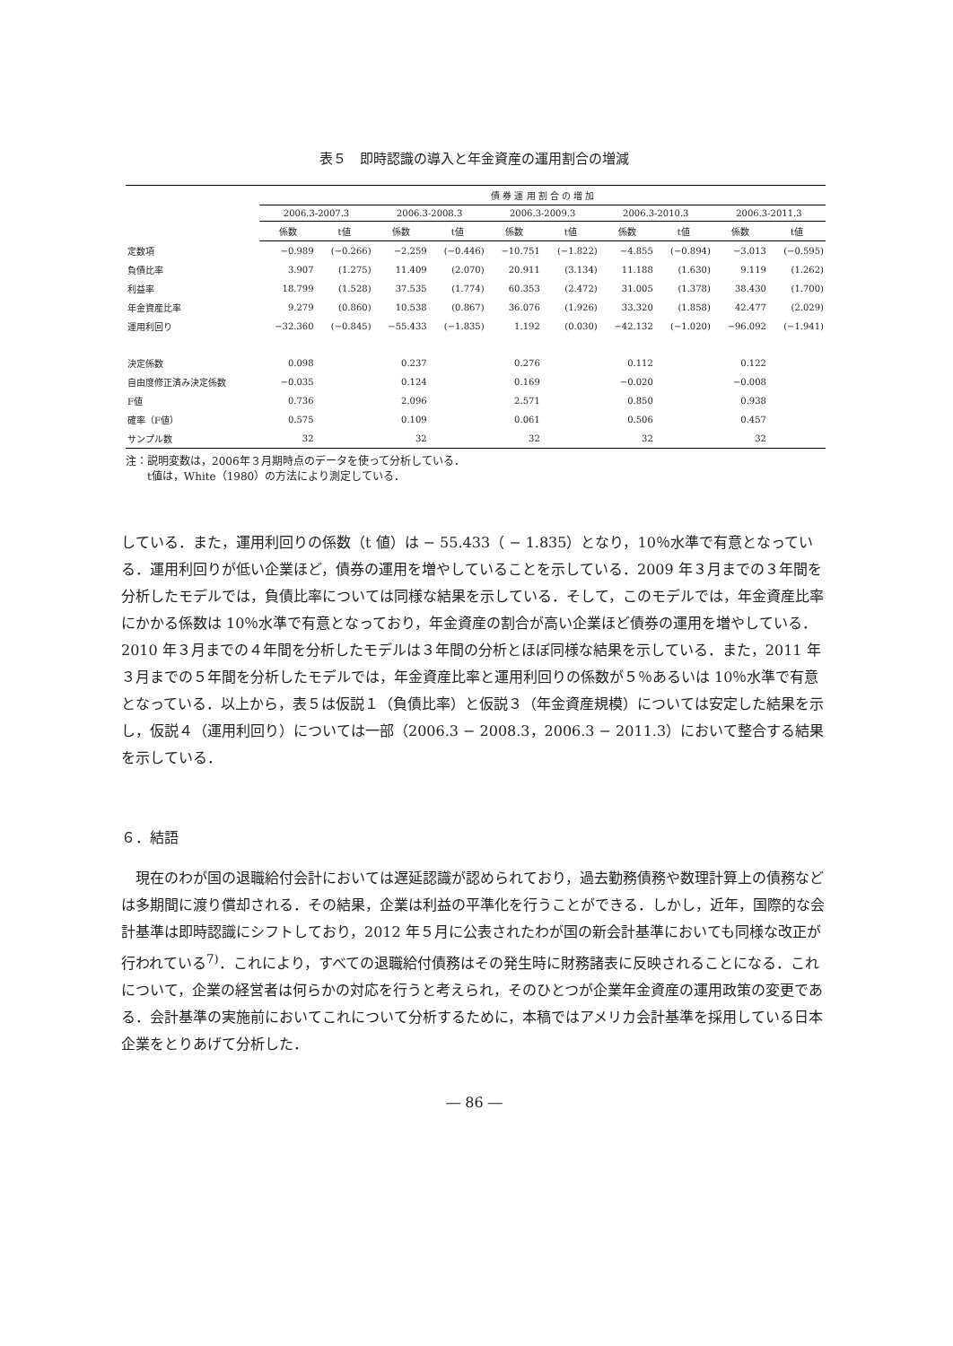表５　即時認識の導入と年金資産の運用割合の増減
| | 債 券 運 用 割 合 の 増 加 | | | | | | | | | |
| --- | --- | --- | --- | --- | --- | --- | --- | --- | --- | --- |
| | 2006.3-2007.3 | | 2006.3-2008.3 | | 2006.3-2009.3 | | 2006.3-2010.3 | | 2006.3-2011.3 | |
| | 係数 | t値 | 係数 | t値 | 係数 | t値 | 係数 | t値 | 係数 | t値 |
| 定数項 | −0.989 | (−0.266) | −2.259 | (−0.446) | −10.751 | (−1.822) | −4.855 | (−0.894) | −3.013 | (−0.595) |
| 負債比率 | 3.907 | (1.275) | 11.409 | (2.070) | 20.911 | (3.134) | 11.188 | (1.630) | 9.119 | (1.262) |
| 利益率 | 18.799 | (1.528) | 37.535 | (1.774) | 60.353 | (2.472) | 31.005 | (1.378) | 38.430 | (1.700) |
| 年金資産比率 | 9.279 | (0.860) | 10.538 | (0.867) | 36.076 | (1.926) | 33.320 | (1.858) | 42.477 | (2.029) |
| 運用利回り | −32.360 | (−0.845) | −55.433 | (−1.835) | 1.192 | (0.030) | −42.132 | (−1.020) | −96.092 | (−1.941) |
| 決定係数 | 0.098 | | 0.237 | | 0.276 | | 0.112 | | 0.122 | |
| 自由度修正済み決定係数 | −0.035 | | 0.124 | | 0.169 | | −0.020 | | −0.008 | |
| F値 | 0.736 | | 2.096 | | 2.571 | | 0.850 | | 0.938 | |
| 確率（F値） | 0.575 | | 0.109 | | 0.061 | | 0.506 | | 0.457 | |
| サンプル数 | 32 | | 32 | | 32 | | 32 | | 32 | |
注：説明変数は，2006年３月期時点のデータを使って分析している．
　　t値は，White（1980）の方法により測定している．
している．また，運用利回りの係数（t 値）は − 55.433（ − 1.835）となり，10％水準で有意となっている．運用利回りが低い企業ほど，債券の運用を増やしていることを示している．2009 年３月までの３年間を分析したモデルでは，負債比率については同様な結果を示している．そして，このモデルでは，年金資産比率にかかる係数は 10％水準で有意となっており，年金資産の割合が高い企業ほど債券の運用を増やしている．2010 年３月までの４年間を分析したモデルは３年間の分析とほぼ同様な結果を示している．また，2011 年３月までの５年間を分析したモデルでは，年金資産比率と運用利回りの係数が５％あるいは 10％水準で有意となっている．以上から，表５は仮説１（負債比率）と仮説３（年金資産規模）については安定した結果を示し，仮説４（運用利回り）については一部（2006.3 − 2008.3，2006.3 − 2011.3）において整合する結果を示している．
６．結語
　現在のわが国の退職給付会計においては遅延認識が認められており，過去勤務債務や数理計算上の債務などは多期間に渡り償却される．その結果，企業は利益の平準化を行うことができる．しかし，近年，国際的な会計基準は即時認識にシフトしており，2012 年５月に公表されたわが国の新会計基準においても同様な改正が行われている<sup>7)</sup>．これにより，すべての退職給付債務はその発生時に財務諸表に反映されることになる．これについて，企業の経営者は何らかの対応を行うと考えられ，そのひとつが企業年金資産の運用政策の変更である．会計基準の実施前においてこれについて分析するために，本稿ではアメリカ会計基準を採用している日本企業をとりあげて分析した．
― 86 ―